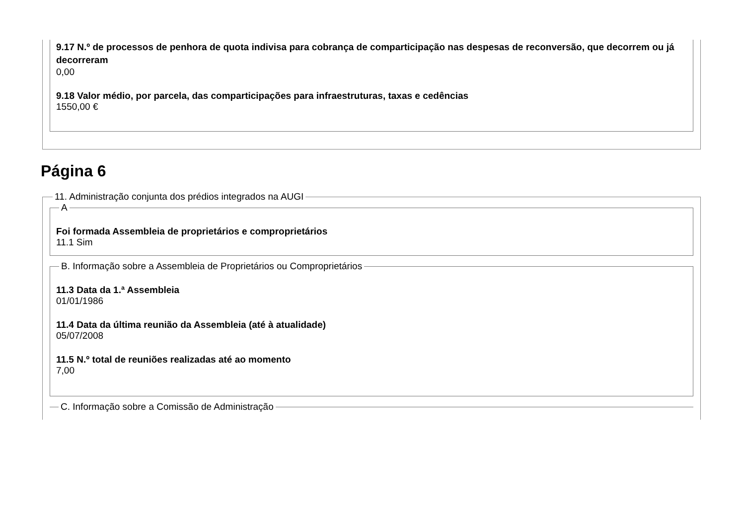9.17 N.º de processos de penhora de quota indivisa para cobrança de comparticipação nas despesas de reconversão, que decorrem ou já decorreram
0,00
9.18 Valor médio, por parcela, das comparticipações para infraestruturas, taxas e cedências
1550,00 €
Página 6
11. Administração conjunta dos prédios integrados na AUGI A
Foi formada Assembleia de proprietários e comproprietários
11.1 Sim
B. Informação sobre a Assembleia de Proprietários ou Comproprietários
11.3 Data da 1.ª Assembleia
01/01/1986
11.4 Data da última reunião da Assembleia (até à atualidade)
05/07/2008
11.5 N.º total de reuniões realizadas até ao momento
7,00
C. Informação sobre a Comissão de Administração